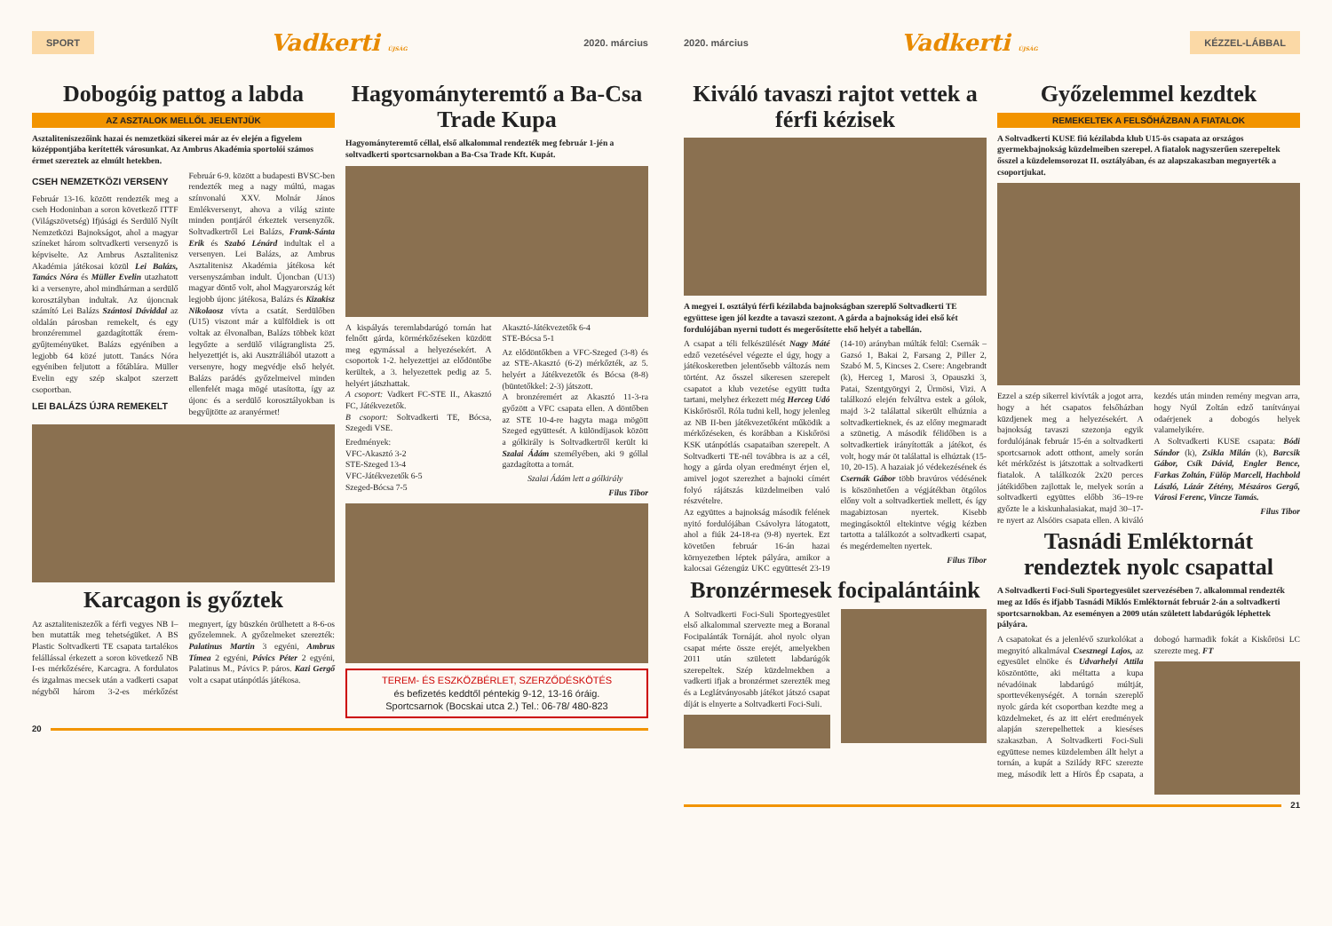SPORT Vadkerti ÚJSÁG 2020. március
Dobogóig pattog a labda
AZ ASZTALOK MELLŐL JELENTJÜK
Asztaliteniszezőink hazai és nemzetközi sikerei már az év elején a figyelem középpontjába kerítették városunkat. Az Ambrus Akadémia sportolói számos érmet szereztek az elmúlt hetekben.
CSEH NEMZETKÖZI VERSENY
Február 13-16. között rendezték meg a cseh Hodoninban a soron következő ITTF (Világszövetség) Ifjúsági és Serdülő Nyílt Nemzetközi Bajnokságot, ahol a magyar színeket három soltvadkerti versenyző is képviselte. Az Ambrus Asztalitenisz Akadémia játékosai közül Lei Balázs, Tanács Nóra és Müller Evelin utazhatott ki a versenyre, ahol mindhárman a serdülő korosztályban indultak. Az újoncnak számító Lei Balázs Szántosi Dáviddal az oldalán párosban remekelt, és egy bronzéremmel gazdagították érem-gyűjteményüket. Balázs egyéniben a legjobb 64 közé jutott. Tanács Nóra egyéniben feljutott a főtáblára. Müller Evelin egy szép skalpot szerzett csoportban.
LEI BALÁZS ÚJRA REMEKELT
Február 6-9. között a budapesti BVSC-ben rendezték meg a nagy múltú, magas színvonalú XXV. Molnár János Emlékversenyt, ahova a világ szinte minden pontjáról érkeztek versenyzők. Soltvadkertről Lei Balázs, Frank-Sánta Erik és Szabó Lénárd indultak el a versenyen. Lei Balázs, az Ambrus Asztalitenisz Akadémia játékosa két versenyszámban indult. Újoncban (U13) magyar döntő volt, ahol Magyarország két legjobb újonc játékosa, Balázs és Kizakisz Nikolaosz vívta a csatát. Serdülőben (U15) viszont már a külföldiek is ott voltak az élvonalban, Balázs többek közt legyőzte a serdülő világranglista 25. helyezettjét is, aki Ausztráliából utazott a versenyre, hogy megvédje első helyét. Balázs parádés győzelmeivel minden ellenfelét maga mögé utasította, így az újonc és a serdülő korosztályokban is begyűjtötte az aranyérmet!
Karcagon is győztek
Az asztaliteniszezők a férfi vegyes NB I–ben mutatták meg tehetségüket. A BS Plastic Soltvadkerti TE csapata tartalékos felállással érkezett a soron következő NB I-es mérkőzésére, Karcagra. A fordulatos és izgalmas mecsek után a vadkerti csapat négyből három 3-2-es mérkőzést megnyert, így büszkén örülhetett a 8-6-os győzelemnek. A győzelmeket szerezték: Palatinus Martin 3 egyéni, Ambrus Tímea 2 egyéni, Pávics Péter 2 egyéni, Palatinus M., Pávics P. páros. Kazi Gergő volt a csapat utánpótlás játékosa.
Hagyományteremtő a Ba-Csa Trade Kupa
Hagyományteremtő céllal, első alkalommal rendezték meg február 1-jén a soltvadkerti sportcsarnokban a Ba-Csa Trade Kft. Kupát.
A kispályás teremlabdarúgó tornán hat felnőtt gárda, körmérkőzéseken küzdött meg egymással a helyezésekért. A csoportok 1-2. helyezettjei az elődöntőbe kerültek, a 3. helyezettek pedig az 5. helyért játszhattak.
A csoport: Vadkert FC-STE II., Akasztó FC, Játékvezetők.
B csoport: Soltvadkerti TE, Bócsa, Szegedi VSE.
Eredmények:
VFC-Akasztó 3-2
STE-Szeged 13-4
VFC-Játékvezetők 6-5
Szeged-Bócsa 7-5
Akasztó-Játékvezetők 6-4
STE-Bócsa 5-1
Az elődöntőkben a VFC-Szeged (3-8) és az STE-Akasztó (6-2) mérkőzték, az 5. helyért a Játékvezetők és Bócsa (8-8) (büntetőkkel: 2-3) játszott.
A bronzéremért az Akasztó 11-3-ra győzött a VFC csapata ellen. A döntőben az STE 10-4-re hagyta maga mögött Szeged együttesét. A különdíjasok között a gólkirály is Soltvadkertről került ki Szalai Ádám személyében, aki 9 góllal gazdagította a tornát.
Szalai Ádám lett a gólkirály
Filus Tibor
TEREM- ÉS ESZKÖZBÉRLET, SZERZŐDÉSKÖTÉS
és befizetés keddtől péntekig 9-12, 13-16 óráig.
Sportcsarnok (Bocskai utca 2.) Tel.: 06-78/ 480-823
20
2020. március Vadkerti ÚJSÁG KÉZZEL-LÁBBAL
Kiváló tavaszi rajtot vettek a férfi kézisek
A megyei I. osztályú férfi kézilabda bajnokságban szereplő Soltvadkerti TE együttese igen jól kezdte a tavaszi szezont. A gárda a bajnokság idei első két fordulójában nyerni tudott és megerősítette első helyét a tabellán.
A csapat a téli felkészülését Nagy Máté edző vezetésével végezte el úgy, hogy a játékoskeretben jelentősebb változás nem történt. Az ősszel sikeresen szerepelt csapatot a klub vezetése együtt tudta tartani, melyhez érkezett még Herceg Udó Kiskőrösről. Róla tudni kell, hogy jelenleg az NB II-ben játékvezetőként működik a mérkőzéseken, és korábban a Kiskőrösi KSK utánpótlás csapataiban szerepelt. A Soltvadkerti TE-nél továbbra is az a cél, hogy a gárda olyan eredményt érjen el, amivel jogot szerezhet a bajnoki címért folyó rájátszás küzdelmeiben való részvételre.
Az együttes a bajnokság második felének nyitó fordulójában Csávolyra látogatott, ahol a fiúk 24-18-ra (9-8) nyertek. Ezt követően február 16-án hazai környezetben léptek pályára, amikor a kalocsai Gézengúz UKC együttesét 23-19 (14-10) arányban múlták felül: Csernák – Gazsó 1, Bakai 2, Farsang 2, Piller 2, Szabó M. 5, Kincses 2. Csere: Angebrandt (k), Herceg 1, Marosi 3, Opauszki 3, Patai, Szentgyörgyi 2, Ürmösi, Vizi. A találkozó elején felváltva estek a gólok, majd 3-2 találattal sikerült elhúznia a soltvadkertieknek, és az előny megmaradt a szünetig. A második félidőben is a soltvadkertiek irányították a játékot, és volt, hogy már öt találattal is elhúztak (15-10, 20-15). A hazaiak jó védekezésének és Csernák Gábor több bravúros védésének is köszönhetően a végjátékban ötgólos előny volt a soltvadkertiek mellett, és így magabiztosan nyertek. Kisebb megingásoktól eltekintve végig kézben tartotta a találkozót a soltvadkerti csapat, és megérdemelten nyertek.
Filus Tibor
Bronzérmesek focipalántáink
A Soltvadkerti Foci-Suli Sportegyesület első alkalommal szervezte meg a Boranal Focipalánták Tornáját. ahol nyolc olyan csapat mérte össze erejét, amelyekben 2011 után született labdarúgók szerepeltek. Szép küzdelmekben a vadkerti ifjak a bronzérmet szerezték meg és a Leglátványosabb játékot játszó csapat díját is elnyerte a Soltvadkerti Foci-Suli.
Győzelemmel kezdtek
REMEKELTEK A FELSŐHÁZBAN A FIATALOK
A Soltvadkerti KUSE fiú kézilabda klub U15-ös csapata az országos gyermekbajnokság küzdelmeiben szerepel. A fiatalok nagyszerűen szerepeltek ősszel a küzdelemsorozat II. osztályában, és az alapszakaszban megnyerték a csoportjukat.
Ezzel a szép sikerrel kivívták a jogot arra, hogy a hét csapatos felsőházban küzdjenek meg a helyezésekért. A bajnokság tavaszi szezonja egyik fordulójának február 15-én a soltvadkerti sportcsarnok adott otthont, amely során két mérkőzést is játszottak a soltvadkerti fiatalok. A találkozók 2x20 perces játékidőben zajlottak le, melyek során a soltvadkerti együttes előbb 36–19-re győzte le a kiskunhalasiakat, majd 30–17-re nyert az Alsóörs csapata ellen. A kiváló kezdés után minden remény megvan arra, hogy Nyúl Zoltán edző tanítványai odaérjenek a dobogós helyek valamelyikére.
A Soltvadkerti KUSE csapata: Bódi Sándor (k), Zsikla Milán (k), Barcsik Gábor, Csík Dávid, Engler Bence, Farkas Zoltán, Fülöp Marcell, Hachbold László, Lázár Zétény, Mészáros Gergő, Városi Ferenc, Vincze Tamás.
Filus Tibor
Tasnádi Emléktornát rendeztek nyolc csapattal
A Soltvadkerti Foci-Suli Sportegyesület szervezésében 7. alkalommal rendezték meg az Idős és ifjabb Tasnádi Miklós Emléktornát február 2-án a soltvadkerti sportcsarnokban. Az eseményen a 2009 után született labdarúgók léphettek pályára.
A csapatokat és a jelenlévő szurkolókat a megnyitó alkalmával Csesznegi Lajos, az egyesület elnöke és Udvarhelyi Attila köszöntötte, aki méltatta a kupa névadóinak labdarúgó múltját, sporttevékenységét. A tornán szereplő nyolc gárda két csoportban kezdte meg a küzdelmeket, és az itt elért eredmények alapján szerepelhettek a kieséses szakaszban. A Soltvadkerti Foci-Suli együttese nemes küzdelemben állt helyt a tornán, a kupát a Szilády RFC szerezte meg, második lett a Hírös Ép csapata, a dobogó harmadik fokát a Kiskőrösi LC szerezte meg. FT
21